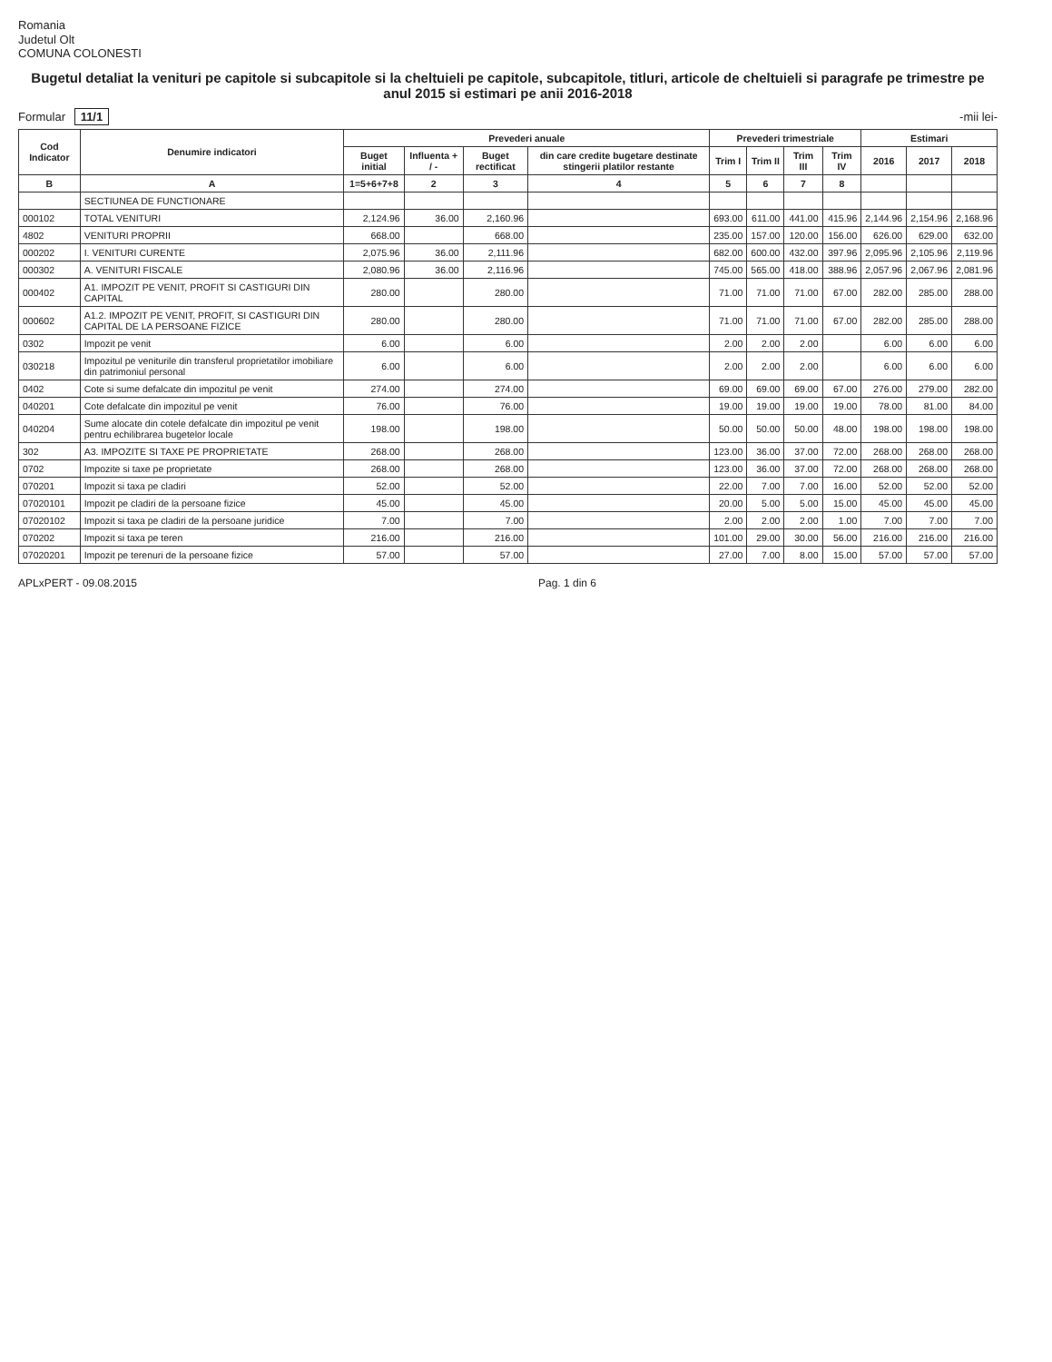Romania
Judetul Olt
COMUNA COLONESTI
Bugetul detaliat la venituri pe capitole si subcapitole si la cheltuieli pe capitole, subcapitole, titluri, articole de cheltuieli si paragrafe pe trimestre pe anul 2015 si estimari pe anii 2016-2018
Formular 11/1
-mii lei-
| Cod Indicator | Denumire indicatori | Prevederi anuale | | | | Prevederi trimestriale | | | | Estimari | | |
| --- | --- | --- | --- | --- | --- | --- | --- | --- | --- | --- | --- | --- |
| | | Buget initial | Influenta + / - | Buget rectificat | din care credite bugetare destinate stingerii platilor restante | Trim I | Trim II | Trim III | Trim IV | 2016 | 2017 | 2018 |
| B | A | 1=5+6+7+8 | 2 | 3 | 4 | 5 | 6 | 7 | 8 | | | |
| | SECTIUNEA DE FUNCTIONARE | | | | | | | | | | | |
| 000102 | TOTAL VENITURI | 2,124.96 | 36.00 | 2,160.96 | | 693.00 | 611.00 | 441.00 | 415.96 | 2,144.96 | 2,154.96 | 2,168.96 |
| 4802 | VENITURI PROPRII | 668.00 | | 668.00 | | 235.00 | 157.00 | 120.00 | 156.00 | 626.00 | 629.00 | 632.00 |
| 000202 | I. VENITURI CURENTE | 2,075.96 | 36.00 | 2,111.96 | | 682.00 | 600.00 | 432.00 | 397.96 | 2,095.96 | 2,105.96 | 2,119.96 |
| 000302 | A. VENITURI FISCALE | 2,080.96 | 36.00 | 2,116.96 | | 745.00 | 565.00 | 418.00 | 388.96 | 2,057.96 | 2,067.96 | 2,081.96 |
| 000402 | A1. IMPOZIT PE VENIT, PROFIT SI CASTIGURI DIN CAPITAL | 280.00 | | 280.00 | | 71.00 | 71.00 | 71.00 | 67.00 | 282.00 | 285.00 | 288.00 |
| 000602 | A1.2. IMPOZIT PE VENIT, PROFIT, SI CASTIGURI DIN CAPITAL DE LA PERSOANE FIZICE | 280.00 | | 280.00 | | 71.00 | 71.00 | 71.00 | 67.00 | 282.00 | 285.00 | 288.00 |
| 0302 | Impozit pe venit | 6.00 | | 6.00 | | 2.00 | 2.00 | 2.00 | | 6.00 | 6.00 | 6.00 |
| 030218 | Impozitul pe veniturile din transferul proprietatilor imobiliare din patrimoniul personal | 6.00 | | 6.00 | | 2.00 | 2.00 | 2.00 | | 6.00 | 6.00 | 6.00 |
| 0402 | Cote si sume defalcate din impozitul pe venit | 274.00 | | 274.00 | | 69.00 | 69.00 | 69.00 | 67.00 | 276.00 | 279.00 | 282.00 |
| 040201 | Cote defalcate din impozitul pe venit | 76.00 | | 76.00 | | 19.00 | 19.00 | 19.00 | 19.00 | 78.00 | 81.00 | 84.00 |
| 040204 | Sume alocate din cotele defalcate din impozitul pe venit pentru echilibrarea bugetelor locale | 198.00 | | 198.00 | | 50.00 | 50.00 | 50.00 | 48.00 | 198.00 | 198.00 | 198.00 |
| 302 | A3. IMPOZITE SI TAXE PE PROPRIETATE | 268.00 | | 268.00 | | 123.00 | 36.00 | 37.00 | 72.00 | 268.00 | 268.00 | 268.00 |
| 0702 | Impozite si taxe pe proprietate | 268.00 | | 268.00 | | 123.00 | 36.00 | 37.00 | 72.00 | 268.00 | 268.00 | 268.00 |
| 070201 | Impozit si taxa pe cladiri | 52.00 | | 52.00 | | 22.00 | 7.00 | 7.00 | 16.00 | 52.00 | 52.00 | 52.00 |
| 07020101 | Impozit pe cladiri de la persoane fizice | 45.00 | | 45.00 | | 20.00 | 5.00 | 5.00 | 15.00 | 45.00 | 45.00 | 45.00 |
| 07020102 | Impozit si taxa pe cladiri de la persoane juridice | 7.00 | | 7.00 | | 2.00 | 2.00 | 2.00 | 1.00 | 7.00 | 7.00 | 7.00 |
| 070202 | Impozit si taxa pe teren | 216.00 | | 216.00 | | 101.00 | 29.00 | 30.00 | 56.00 | 216.00 | 216.00 | 216.00 |
| 07020201 | Impozit pe terenuri de la persoane fizice | 57.00 | | 57.00 | | 27.00 | 7.00 | 8.00 | 15.00 | 57.00 | 57.00 | 57.00 |
APLxPERT - 09.08.2015 Pag. 1 din 6